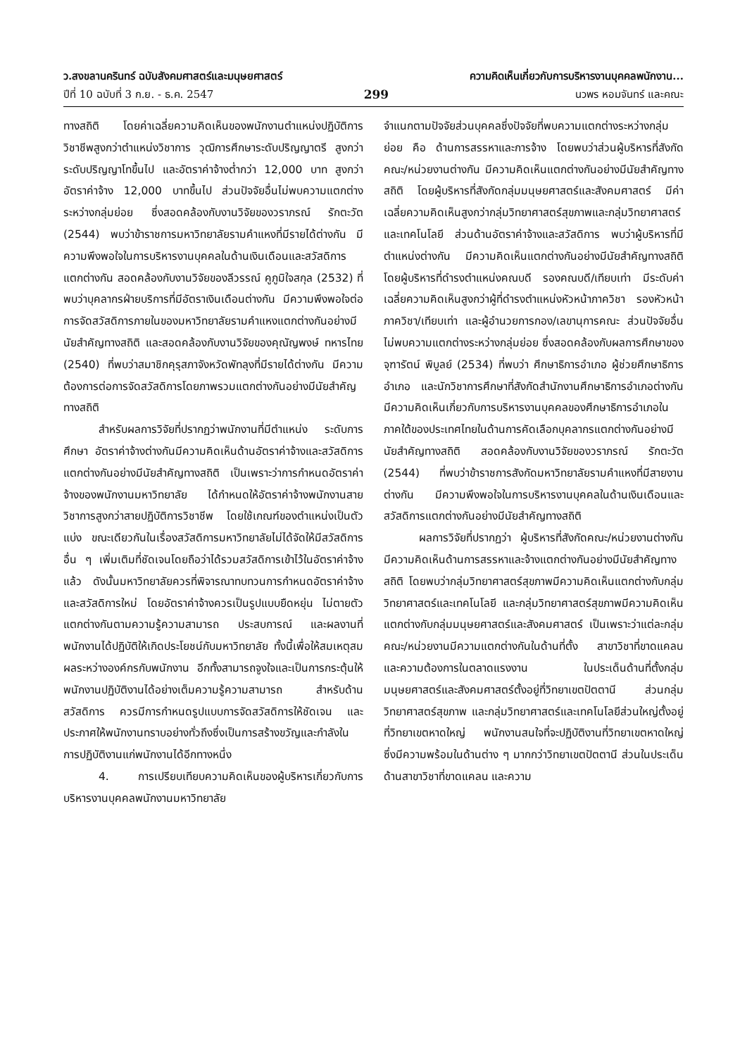ว.สงขลานครินทร์ ฉบับสังคมศาสตร์และมนุษยศาสตร์
ปีที่ 10 ฉบับที่ 3 ก.ย. - ธ.ค. 2547
299 ความคิดเห็นเกี่ยวกับการบริหารงานบุคคลพนักงาน...
นวพร หอมจันทร์ และคณะ
ทางสถิติ โดยค่าเฉลี่ยความคิดเห็นของพนักงานตำแหน่งปฏิบัติการวิชาชีพสูงกว่าตำแหน่งวิชาการ วุฒิการศึกษาระดับปริญญาตรี สูงกว่าระดับปริญญาโทขึ้นไป และอัตราค่าจ้างต่ำกว่า 12,000 บาท สูงกว่าอัตราค่าจ้าง 12,000 บาทขึ้นไป ส่วนปัจจัยอื่นไม่พบความแตกต่างระหว่างกลุ่มย่อย ซึ่งสอดคล้องกับงานวิจัยของวราภรณ์ รักตะวัต (2544) พบว่าข้าราชการมหาวิทยาลัยรามคำแหงที่มีรายได้ต่างกัน มีความพึงพอใจในการบริหารงานบุคคลในด้านเงินเดือนและสวัสดิการแตกต่างกัน สอดคล้องกับงานวิจัยของลีวรรณ์ คูภูมิใจสกุล (2532) ที่พบว่าบุคลากรฝ่ายบริการที่มีอัตราเงินเดือนต่างกัน มีความพึงพอใจต่อการจัดสวัสดิการภายในของมหาวิทยาลัยรามคำแหงแตกต่างกันอย่างมีนัยสำคัญทางสถิติ และสอดคล้องกับงานวิจัยของคุณัญพงษ์ ทหารไทย (2540) ที่พบว่าสมาชิกคุรุสภาจังหวัดพัทลุงที่มีรายได้ต่างกัน มีความต้องการต่อการจัดสวัสดิการโดยภาพรวมแตกต่างกันอย่างมีนัยสำคัญทางสถิติ
สำหรับผลการวิจัยที่ปรากฏว่าพนักงานที่มีตำแหน่ง ระดับการศึกษา อัตราค่าจ้างต่างกันมีความคิดเห็นด้านอัตราค่าจ้างและสวัสดิการ แตกต่างกันอย่างมีนัยสำคัญทางสถิติ เป็นเพราะว่าการกำหนดอัตราค่าจ้างของพนักงานมหาวิทยาลัย ได้กำหนดให้อัตราค่าจ้างพนักงานสายวิชาการสูงกว่าสายปฏิบัติการวิชาชีพ โดยใช้เกณฑ์ของตำแหน่งเป็นตัวแบ่ง ขณะเดียวกันในเรื่องสวัสดิการมหาวิทยาลัยไม่ได้จัดให้มีสวัสดิการอื่น ๆ เพิ่มเติมที่ชัดเจนโดยถือว่าได้รวมสวัสดิการเข้าไว้ในอัตราค่าจ้างแล้ว ดังนั้นมหาวิทยาลัยควรที่พิจารณาทบทวนการกำหนดอัตราค่าจ้างและสวัสดิการใหม่ โดยอัตราค่าจ้างควรเป็นรูปแบบยืดหยุ่น ไม่ตายตัว แตกต่างกันตามความรู้ความสามารถ ประสบการณ์ และผลงานที่พนักงานได้ปฏิบัติให้เกิดประโยชน์กับมหาวิทยาลัย ทั้งนี้เพื่อให้สมเหตุสมผลระหว่างองค์กรกับพนักงาน อีกทั้งสามารถจูงใจและเป็นการกระตุ้นให้พนักงานปฏิบัติงานได้อย่างเต็มความรู้ความสามารถ สำหรับด้านสวัสดิการ ควรมีการกำหนดรูปแบบการจัดสวัสดิการให้ชัดเจน และประกาศให้พนักงานทราบอย่างทั่วถึงซึ่งเป็นการสร้างขวัญและกำลังในการปฏิบัติงานแก่พนักงานได้อีกทางหนึ่ง
4. การเปรียบเทียบความคิดเห็นของผู้บริหารเกี่ยวกับการบริหารงานบุคคลพนักงานมหาวิทยาลัย
จำแนกตามปัจจัยส่วนบุคคลซึ่งปัจจัยที่พบความแตกต่างระหว่างกลุ่มย่อย คือ ด้านการสรรหาและการจ้าง โดยพบว่าส่วนผู้บริหารที่สังกัดคณะ/หน่วยงานต่างกัน มีความคิดเห็นแตกต่างกันอย่างมีนัยสำคัญทางสถิติ โดยผู้บริหารที่สังกัดกลุ่มมนุษยศาสตร์และสังคมศาสตร์ มีค่าเฉลี่ยความคิดเห็นสูงกว่ากลุ่มวิทยาศาสตร์สุขภาพและกลุ่มวิทยาศาสตร์และเทคโนโลยี ส่วนด้านอัตราค่าจ้างและสวัสดิการ พบว่าผู้บริหารที่มีตำแหน่งต่างกัน มีความคิดเห็นแตกต่างกันอย่างมีนัยสำคัญทางสถิติ โดยผู้บริหารที่ดำรงตำแหน่งคณบดี รองคณบดี/เทียบเท่า มีระดับค่าเฉลี่ยความคิดเห็นสูงกว่าผู้ที่ดำรงตำแหน่งหัวหน้าภาควิชา รองหัวหน้าภาควิชา/เทียบเท่า และผู้อำนวยการกอง/เลขานุการคณะ ส่วนปัจจัยอื่นไม่พบความแตกต่างระหว่างกลุ่มย่อย ซึ่งสอดคล้องกับผลการศึกษาของจุฑารัตน์ พิบูลย์ (2534) ที่พบว่า ศึกษาธิการอำเภอ ผู้ช่วยศึกษาธิการอำเภอ และนักวิชาการศึกษาที่สังกัดสำนักงานศึกษาธิการอำเภอต่างกัน มีความคิดเห็นเกี่ยวกับการบริหารงานบุคคลของศึกษาธิการอำเภอในภาคใต้ของประเทศไทยในด้านการคัดเลือกบุคลากรแตกต่างกันอย่างมีนัยสำคัญทางสถิติ สอดคล้องกับงานวิจัยของวราภรณ์ รักตะวัต (2544) ที่พบว่าข้าราชการสังกัดมหาวิทยาลัยรามคำแหงที่มีสายงานต่างกัน มีความพึงพอใจในการบริหารงานบุคคลในด้านเงินเดือนและสวัสดิการแตกต่างกันอย่างมีนัยสำคัญทางสถิติ
ผลการวิจัยที่ปรากฏว่า ผู้บริหารที่สังกัดคณะ/หน่วยงานต่างกัน มีความคิดเห็นด้านการสรรหาและจ้างแตกต่างกันอย่างมีนัยสำคัญทางสถิติ โดยพบว่ากลุ่มวิทยาศาสตร์สุขภาพมีความคิดเห็นแตกต่างกับกลุ่มวิทยาศาสตร์และเทคโนโลยี และกลุ่มวิทยาศาสตร์สุขภาพมีความคิดเห็นแตกต่างกับกลุ่มมนุษยศาสตร์และสังคมศาสตร์ เป็นเพราะว่าแต่ละกลุ่มคณะ/หน่วยงานมีความแตกต่างกันในด้านที่ตั้ง สาขาวิชาที่ขาดแคลน และความต้องการในตลาดแรงงาน ในประเด็นด้านที่ตั้งกลุ่มมนุษยศาสตร์และสังคมศาสตร์ตั้งอยู่ที่วิทยาเขตปัตตานี ส่วนกลุ่มวิทยาศาสตร์สุขภาพ และกลุ่มวิทยาศาสตร์และเทคโนโลยีส่วนใหญ่ตั้งอยู่ที่วิทยาเขตหาดใหญ่ พนักงานสนใจที่จะปฏิบัติงานที่วิทยาเขตหาดใหญ่ ซึ่งมีความพร้อมในด้านต่าง ๆ มากกว่าวิทยาเขตปัตตานี ส่วนในประเด็นด้านสาขาวิชาที่ขาดแคลน และความ